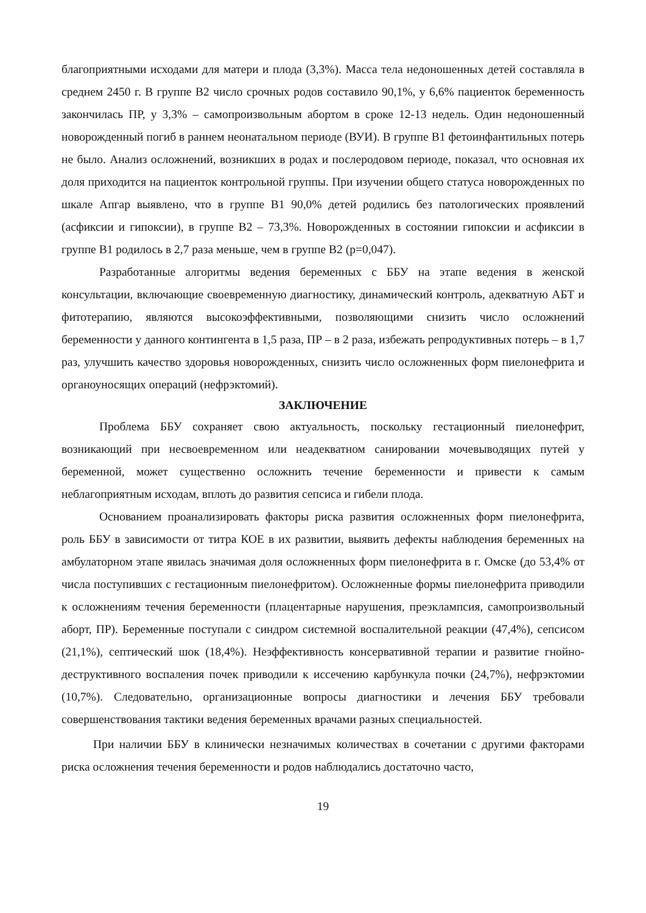благоприятными исходами для матери и плода (3,3%). Масса тела недоношенных детей составляла в среднем 2450 г. В группе В2 число срочных родов составило 90,1%, у 6,6% пациенток беременность закончилась ПР, у 3,3% – самопроизвольным абортом в сроке 12-13 недель. Один недоношенный новорожденный погиб в раннем неонатальном периоде (ВУИ). В группе В1 фетоинфантильных потерь не было. Анализ осложнений, возникших в родах и послеродовом периоде, показал, что основная их доля приходится на пациенток контрольной группы. При изучении общего статуса новорожденных по шкале Апгар выявлено, что в группе В1 90,0% детей родились без патологических проявлений (асфиксии и гипоксии), в группе В2 – 73,3%. Новорожденных в состоянии гипоксии и асфиксии в группе В1 родилось в 2,7 раза меньше, чем в группе В2 (р=0,047).
Разработанные алгоритмы ведения беременных с ББУ на этапе ведения в женской консультации, включающие своевременную диагностику, динамический контроль, адекватную АБТ и фитотерапию, являются высокоэффективными, позволяющими снизить число осложнений беременности у данного контингента в 1,5 раза, ПР – в 2 раза, избежать репродуктивных потерь – в 1,7 раз, улучшить качество здоровья новорожденных, снизить число осложненных форм пиелонефрита и органоуносящих операций (нефрэктомий).
ЗАКЛЮЧЕНИЕ
Проблема ББУ сохраняет свою актуальность, поскольку гестационный пиелонефрит, возникающий при несвоевременном или неадекватном санировании мочевыводящих путей у беременной, может существенно осложнить течение беременности и привести к самым неблагоприятным исходам, вплоть до развития сепсиса и гибели плода.
Основанием проанализировать факторы риска развития осложненных форм пиелонефрита, роль ББУ в зависимости от титра КОЕ в их развитии, выявить дефекты наблюдения беременных на амбулаторном этапе явилась значимая доля осложненных форм пиелонефрита в г. Омске (до 53,4% от числа поступивших с гестационным пиелонефритом). Осложненные формы пиелонефрита приводили к осложнениям течения беременности (плацентарные нарушения, преэклампсия, самопроизвольный аборт, ПР). Беременные поступали с синдром системной воспалительной реакции (47,4%), сепсисом (21,1%), септический шок (18,4%). Неэффективность консервативной терапии и развитие гнойно-деструктивного воспаления почек приводили к иссечению карбункула почки (24,7%), нефрэктомии (10,7%). Следовательно, организационные вопросы диагностики и лечения ББУ требовали совершенствования тактики ведения беременных врачами разных специальностей.
При наличии ББУ в клинически незначимых количествах в сочетании с другими факторами риска осложнения течения беременности и родов наблюдались достаточно часто,
19